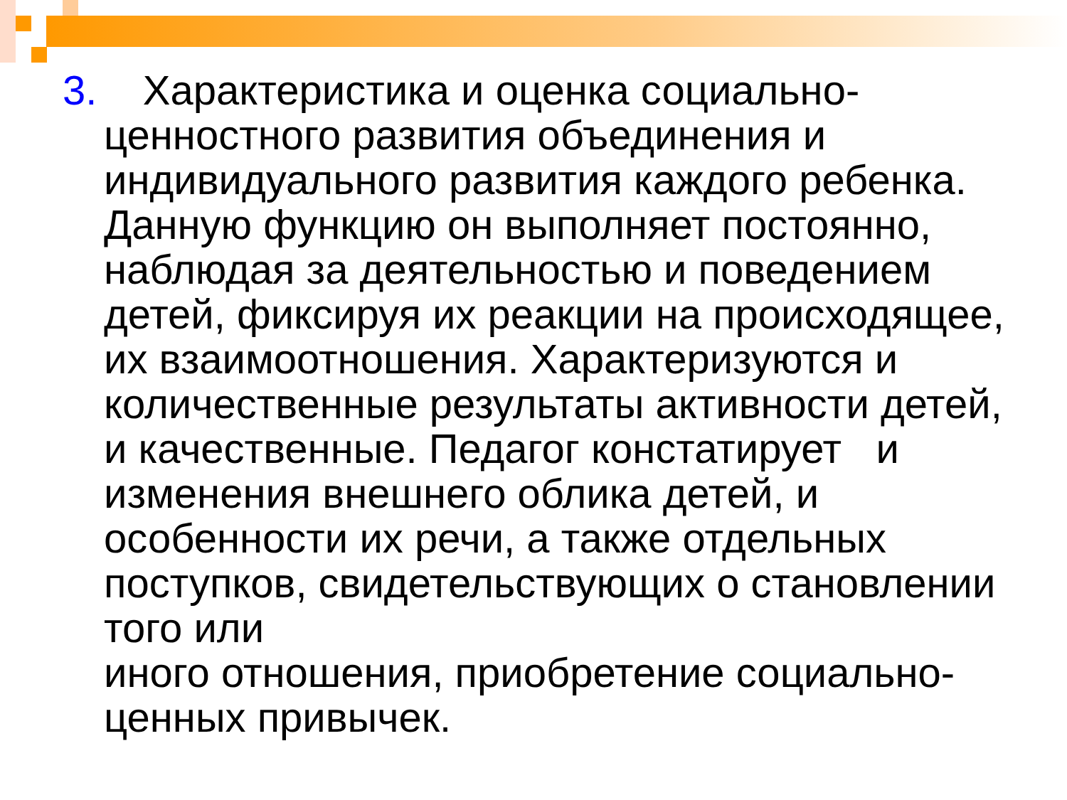3. Характеристика и оценка социально-
ценностного развития объединения и индивидуального развития каждого ребенка. Данную функцию он выполняет постоянно, наблюдая за деятельностью и поведением детей, фиксируя их реакции на происходящее, их взаимоотношения. Характеризуются и количественные результаты активности детей, и качественные. Педагог констатирует и изменения внешнего облика детей, и особенности их речи, а также отдельных поступков, свидетельствующих о становлении того или
иного отношения, приобретение социально-ценных привычек.